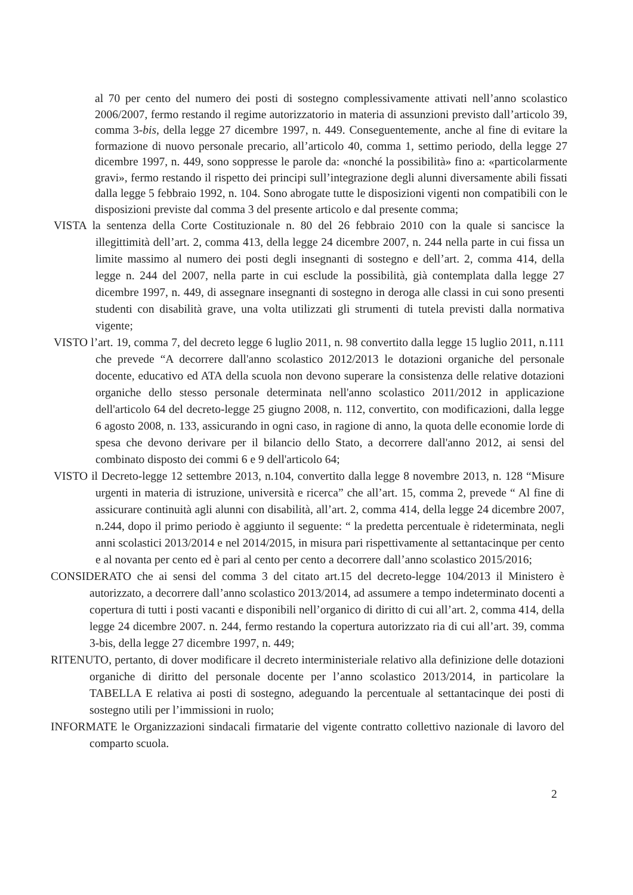al 70 per cento del numero dei posti di sostegno complessivamente attivati nell’anno scolastico 2006/2007, fermo restando il regime autorizzatorio in materia di assunzioni previsto dall’articolo 39, comma 3-bis, della legge 27 dicembre 1997, n. 449. Conseguentemente, anche al fine di evitare la formazione di nuovo personale precario, all’articolo 40, comma 1, settimo periodo, della legge 27 dicembre 1997, n. 449, sono soppresse le parole da: «nonché la possibilità» fino a: «particolarmente gravi», fermo restando il rispetto dei principi sull’integrazione degli alunni diversamente abili fissati dalla legge 5 febbraio 1992, n. 104. Sono abrogate tutte le disposizioni vigenti non compatibili con le disposizioni previste dal comma 3 del presente articolo e dal presente comma;
VISTA la sentenza della Corte Costituzionale n. 80 del 26 febbraio 2010 con la quale si sancisce la illegittimità dell’art. 2, comma 413, della legge 24 dicembre 2007, n. 244 nella parte in cui fissa un limite massimo al numero dei posti degli insegnanti di sostegno e dell’art. 2, comma 414, della legge n. 244 del 2007, nella parte in cui esclude la possibilità, già contemplata dalla legge 27 dicembre 1997, n. 449, di assegnare insegnanti di sostegno in deroga alle classi in cui sono presenti studenti con disabilità grave, una volta utilizzati gli strumenti di tutela previsti dalla normativa vigente;
VISTO l’art. 19, comma 7, del decreto legge 6 luglio 2011, n. 98 convertito dalla legge 15 luglio 2011, n.111 che prevede “A decorrere dall'anno scolastico 2012/2013 le dotazioni organiche del personale docente, educativo ed ATA della scuola non devono superare la consistenza delle relative dotazioni organiche dello stesso personale determinata nell'anno scolastico 2011/2012 in applicazione dell'articolo 64 del decreto-legge 25 giugno 2008, n. 112, convertito, con modificazioni, dalla legge 6 agosto 2008, n. 133, assicurando in ogni caso, in ragione di anno, la quota delle economie lorde di spesa che devono derivare per il bilancio dello Stato, a decorrere dall'anno 2012, ai sensi del combinato disposto dei commi 6 e 9 dell'articolo 64;
VISTO il Decreto-legge 12 settembre 2013, n.104, convertito dalla legge 8 novembre 2013, n. 128 “Misure urgenti in materia di istruzione, università e ricerca” che all’art. 15, comma 2, prevede “ Al fine di assicurare continuità agli alunni con disabilità, all’art. 2, comma 414, della legge 24 dicembre 2007, n.244, dopo il primo periodo è aggiunto il seguente: “ la predetta percentuale è rideterminata, negli anni scolastici 2013/2014 e nel 2014/2015, in misura pari rispettivamente al settantacinque per cento e al novanta per cento ed è pari al cento per cento a decorrere dall’anno scolastico 2015/2016;
CONSIDERATO che ai sensi del comma 3 del citato art.15 del decreto-legge 104/2013 il Ministero è autorizzato, a decorrere dall’anno scolastico 2013/2014, ad assumere a tempo indeterminato docenti a copertura di tutti i posti vacanti e disponibili nell’organico di diritto di cui all’art. 2, comma 414, della legge 24 dicembre 2007. n. 244, fermo restando la copertura autorizzato ria di cui all’art. 39, comma 3-bis, della legge 27 dicembre 1997, n. 449;
RITENUTO, pertanto, di dover modificare il decreto interministeriale relativo alla definizione delle dotazioni organiche di diritto del personale docente per l’anno scolastico 2013/2014, in particolare la TABELLA E relativa ai posti di sostegno, adeguando la percentuale al settantacinque dei posti di sostegno utili per l’immissioni in ruolo;
INFORMATE le Organizzazioni sindacali firmatarie del vigente contratto collettivo nazionale di lavoro del comparto scuola.
2